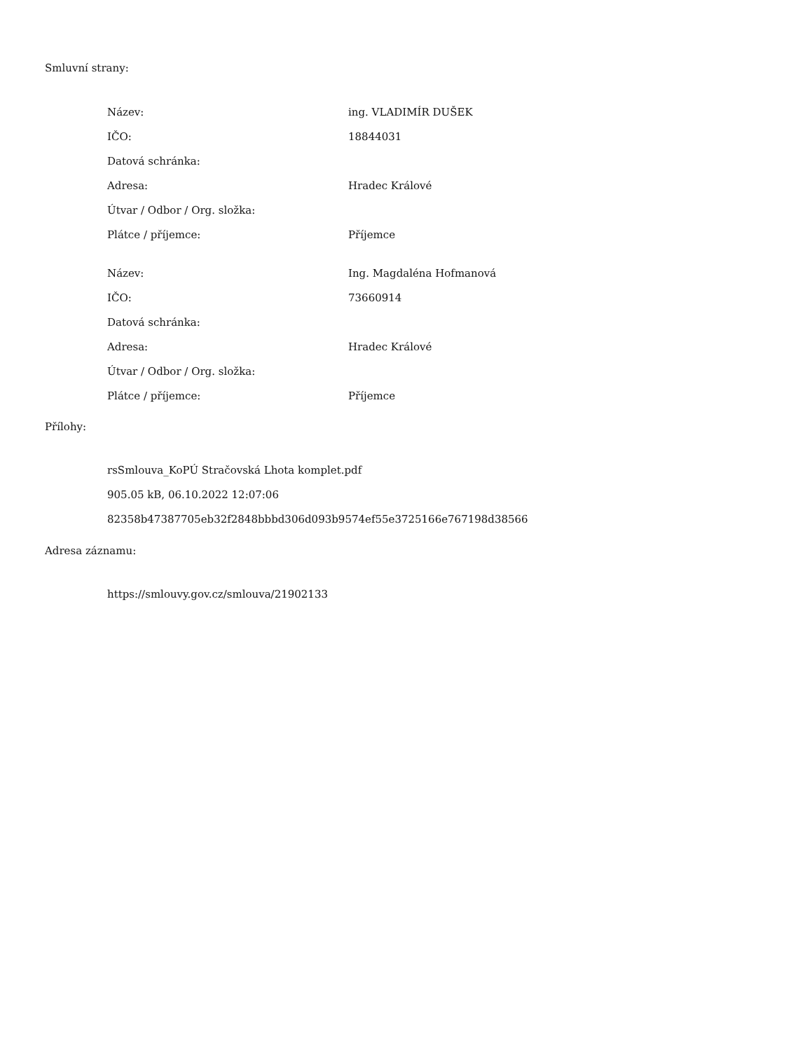Smluvní strany:
| Název: | ing. VLADIMÍR DUŠEK |
| IČO: | 18844031 |
| Datová schránka: | |
| Adresa: | Hradec Králové |
| Útvar / Odbor / Org. složka: | |
| Plátce / příjemce: | Příjemce |
| Název: | Ing. Magdaléna Hofmanová |
| IČO: | 73660914 |
| Datová schránka: | |
| Adresa: | Hradec Králové |
| Útvar / Odbor / Org. složka: | |
| Plátce / příjemce: | Příjemce |
Přílohy:
rsSmlouva_KoPÚ Stračovská Lhota komplet.pdf
905.05 kB, 06.10.2022 12:07:06
82358b47387705eb32f2848bbbd306d093b9574ef55e3725166e767198d38566
Adresa záznamu:
https://smlouvy.gov.cz/smlouva/21902133